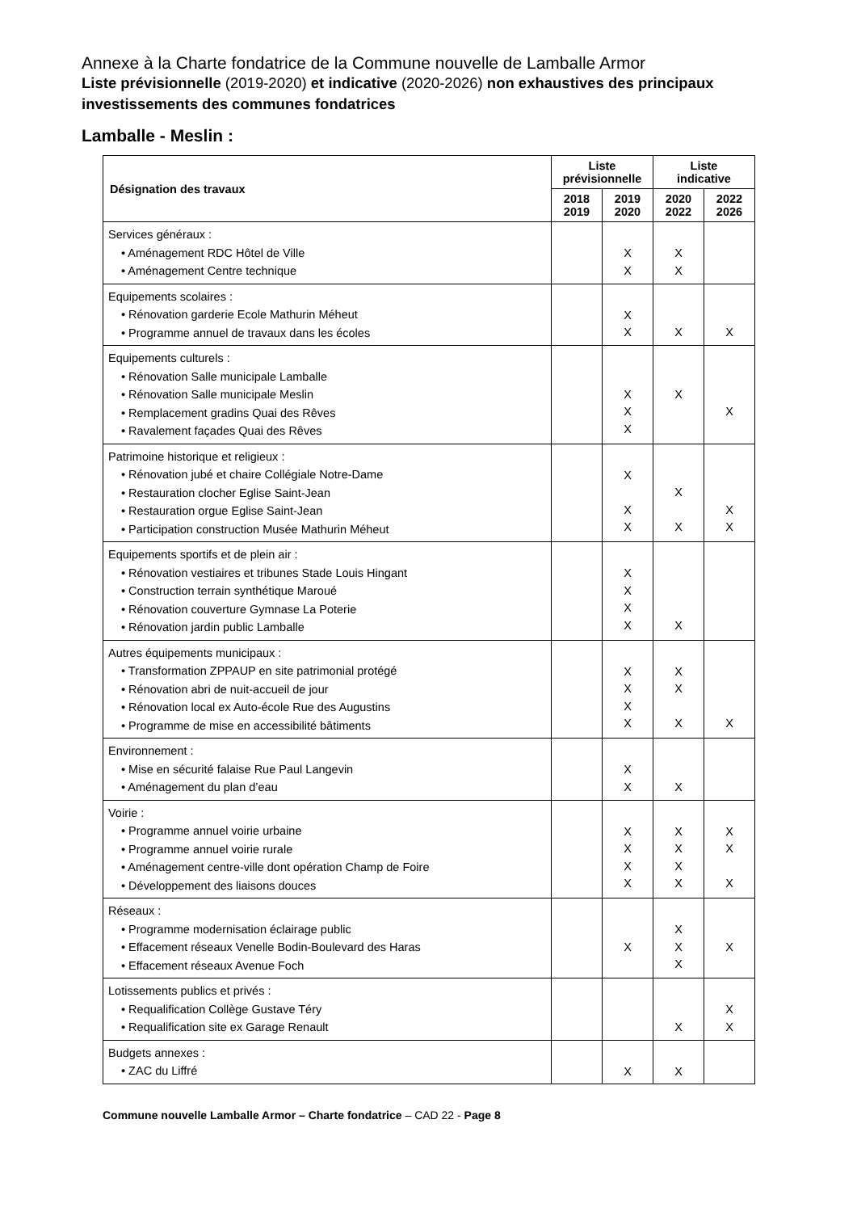Annexe à la Charte fondatrice de la Commune nouvelle de Lamballe Armor
Liste prévisionnelle (2019-2020) et indicative (2020-2026) non exhaustives des principaux investissements des communes fondatrices
Lamballe - Meslin :
| Désignation des travaux | Liste prévisionnelle | | Liste indicative | |
| --- | --- | --- | --- | --- |
| | 2018 2019 | 2019 2020 | 2020 2022 | 2022 2026 |
| Services généraux : • Aménagement RDC Hôtel de Ville • Aménagement Centre technique | | X X | X X | |
| Equipements scolaires : • Rénovation garderie Ecole Mathurin Méheut • Programme annuel de travaux dans les écoles | | X X | X | X |
| Equipements culturels : • Rénovation Salle municipale Lamballe • Rénovation Salle municipale Meslin • Remplacement gradins Quai des Rêves • Ravalement façades Quai des Rêves | | X X X | X | X |
| Patrimoine historique et religieux : • Rénovation jubé et chaire Collégiale Notre-Dame • Restauration clocher Eglise Saint-Jean • Restauration orgue Eglise Saint-Jean • Participation construction Musée Mathurin Méheut | | X X X | X X | X X |
| Equipements sportifs et de plein air : • Rénovation vestiaires et tribunes Stade Louis Hingant • Construction terrain synthétique Maroué • Rénovation couverture Gymnase La Poterie • Rénovation jardin public Lamballe | | X X X X | X | |
| Autres équipements municipaux : • Transformation ZPPAUP en site patrimonial protégé • Rénovation abri de nuit-accueil de jour • Rénovation local ex Auto-école Rue des Augustins • Programme de mise en accessibilité bâtiments | | X X X X | X X X | X |
| Environnement : • Mise en sécurité falaise Rue Paul Langevin • Aménagement du plan d’eau | | X X | X | |
| Voirie : • Programme annuel voirie urbaine • Programme annuel voirie rurale • Aménagement centre-ville dont opération Champ de Foire • Développement des liaisons douces | | X X X X | X X X X | X X X |
| Réseaux : • Programme modernisation éclairage public • Effacement réseaux Venelle Bodin-Boulevard des Haras • Effacement réseaux Avenue Foch | | X | X X X | X |
| Lotissements publics et privés : • Requalification Collège Gustave Téry • Requalification site ex Garage Renault | | | X | X X |
| Budgets annexes : • ZAC du Liffré | | X | X | |
Commune nouvelle Lamballe Armor – Charte fondatrice – CAD 22 - Page 8